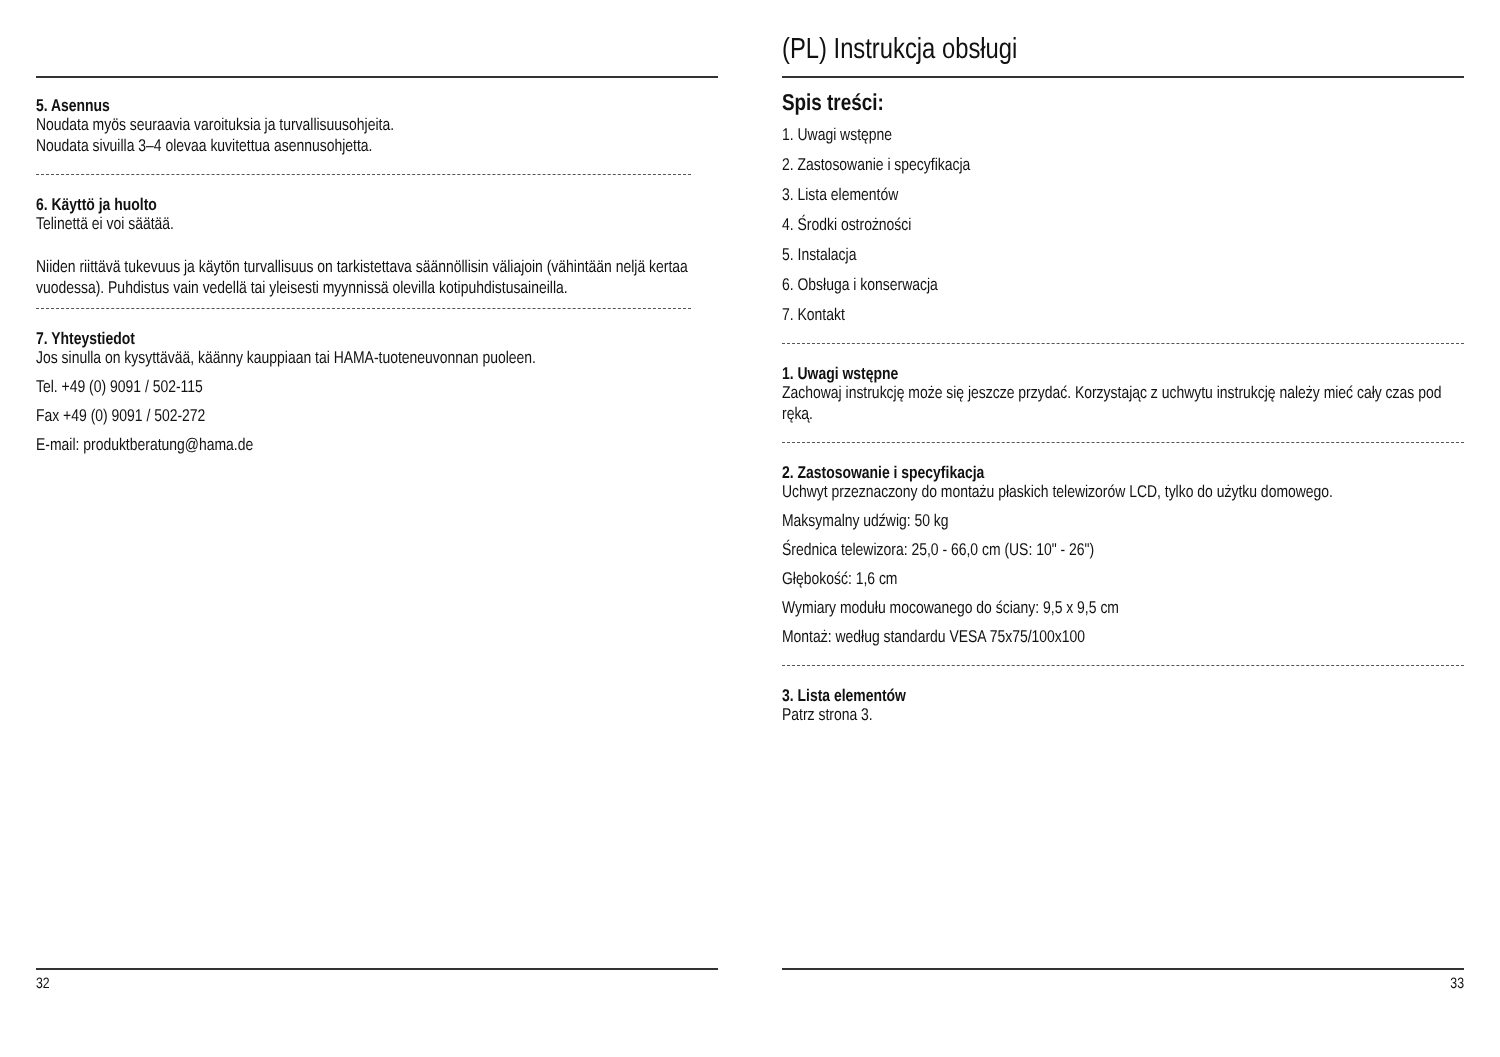5. Asennus
Noudata myös seuraavia varoituksia ja turvallisuusohjeita.
Noudata sivuilla 3–4 olevaa kuvitettua asennusohjetta.
6. Käyttö ja huolto
Telinettä ei voi säätää.
Niiden riittävä tukevuus ja käytön turvallisuus on tarkistettava säännöllisin väliajoin (vähintään neljä kertaa vuodessa). Puhdistus vain vedellä tai yleisesti myynnissä olevilla kotipuhdistusaineilla.
7. Yhteystiedot
Jos sinulla on kysyttävää, käänny kauppiaan tai HAMA-tuoteneuvonnan puoleen.
Tel. +49 (0) 9091 / 502-115
Fax +49 (0) 9091 / 502-272
E-mail: produktberatung@hama.de
32
(PL) Instrukcja obsługi
Spis treści:
1. Uwagi wstępne
2. Zastosowanie i specyfikacja
3. Lista elementów
4. Środki ostrożności
5. Instalacja
6. Obsługa i konserwacja
7. Kontakt
1. Uwagi wstępne
Zachowaj instrukcję może się jeszcze przydać. Korzystając z uchwytu instrukcję należy mieć cały czas pod ręką.
2. Zastosowanie i specyfikacja
Uchwyt przeznaczony do montażu płaskich telewizorów LCD, tylko do użytku domowego.
Maksymalny udźwig: 50 kg
Średnica telewizora: 25,0 - 66,0 cm (US: 10" - 26")
Głębokość: 1,6 cm
Wymiary modułu mocowanego do ściany: 9,5 x 9,5 cm
Montaż: według standardu VESA 75x75/100x100
3. Lista elementów
Patrz strona 3.
33